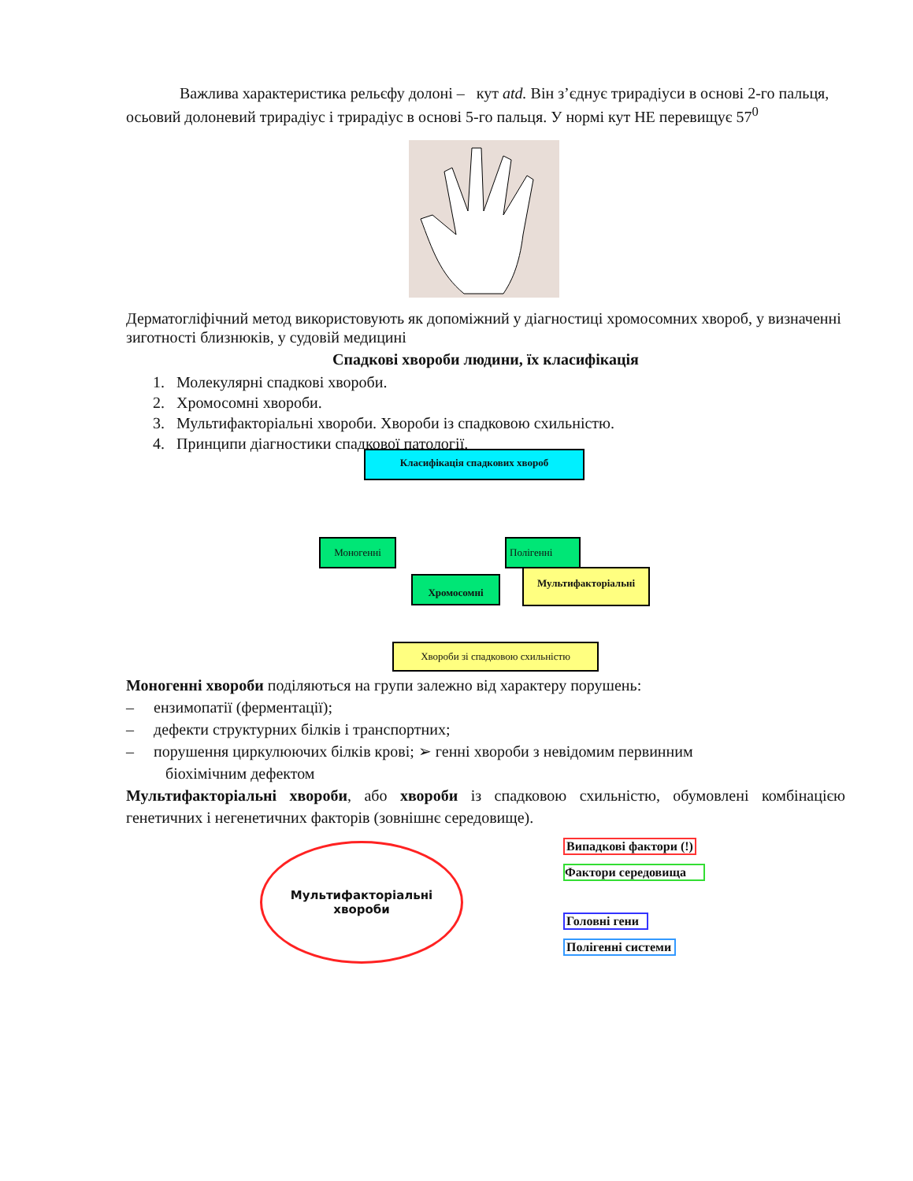Важлива характеристика рельєфу долоні – кут atd. Він з’єднує трирадіуси в основі 2-го пальця, осьовий долоневий трирадіус і трирадіус в основі 5-го пальця. У нормі кут НЕ перевищує 57<sup>0</sup>
Дерматогліфічний метод використовують як допоміжний у діагностиці хромосомних хвороб, у визначенні зиготності близнюків, у судовій медицині
Спадкові хвороби людини, їх класифікація
1. Молекулярні спадкові хвороби.
2. Хромосомні хвороби.
3. Мультифакторіальні хвороби. Хвороби із спадковою схильністю.
4. Принципи діагностики спадкової патології.
Класифікація спадкових хвороб
Моногенні Полігенні
Хромосомні
Мультифакторіальні
Хвороби зі спадковою схильністю
Моногенні хвороби поділяються на групи залежно від характеру порушень:
– ензимопатії (ферментації);
– дефекти структурних білків і транспортних;
– порушення циркулюючих білків крові; ➢ генні хвороби з невідомим первинним
біохімічним дефектом
Мультифакторіальні хвороби, або хвороби із спадковою схильністю, обумовлені комбінацією генетичних і негенетичних факторів (зовнішнє середовище).
Мультифакторіальні
хвороби
Випадкові фактори (!)
Фактори середовища
Головні гени
Полігенні системи